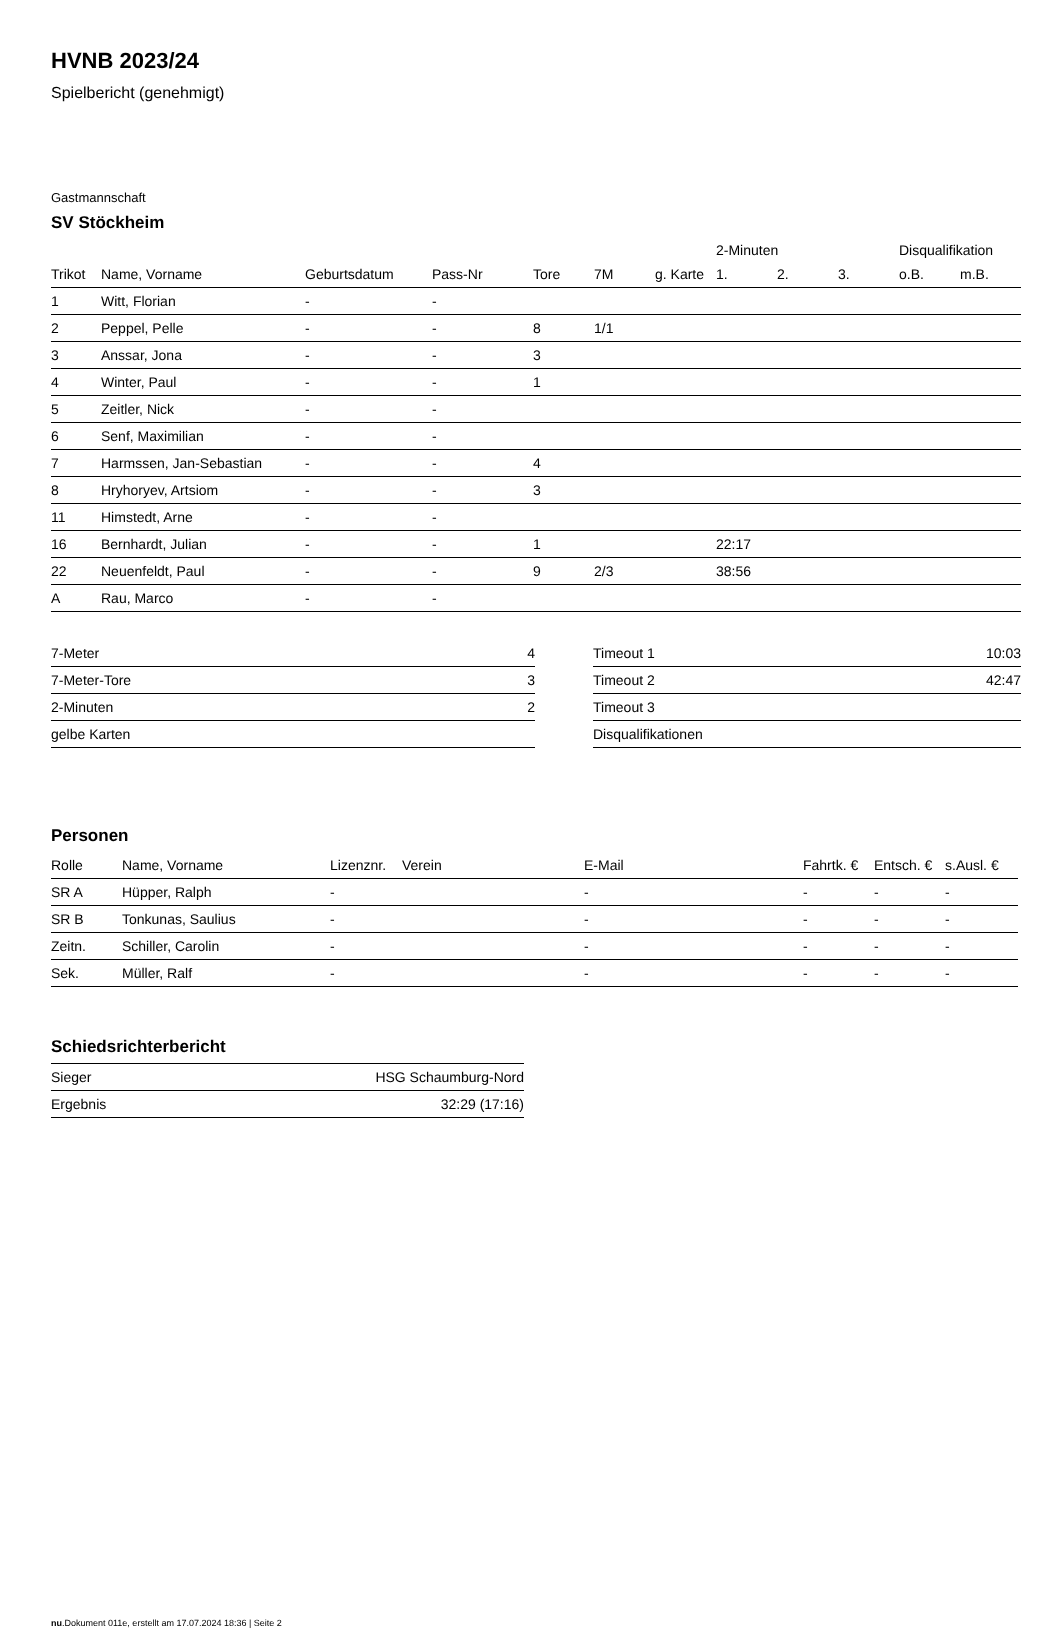HVNB 2023/24
Spielbericht (genehmigt)
Gastmannschaft
SV Stöckheim
| | | | | | | | 2-Minuten | | | Disqualifikation | |
| --- | --- | --- | --- | --- | --- | --- | --- | --- | --- | --- | --- |
| Trikot | Name, Vorname | Geburtsdatum | Pass-Nr | Tore | 7M | g. Karte | 1. | 2. | 3. | o.B. | m.B. |
| 1 | Witt, Florian | - | - | | | | | | | | |
| 2 | Peppel, Pelle | - | - | 8 | 1/1 | | | | | | |
| 3 | Anssar, Jona | - | - | 3 | | | | | | | |
| 4 | Winter, Paul | - | - | 1 | | | | | | | |
| 5 | Zeitler, Nick | - | - | | | | | | | | |
| 6 | Senf, Maximilian | - | - | | | | | | | | |
| 7 | Harmssen, Jan-Sebastian | - | - | 4 | | | | | | | |
| 8 | Hryhoryev, Artsiom | - | - | 3 | | | | | | | |
| 11 | Himstedt, Arne | - | - | | | | | | | | |
| 16 | Bernhardt, Julian | - | - | 1 | | | 22:17 | | | | |
| 22 | Neuenfeldt, Paul | - | - | 9 | 2/3 | | 38:56 | | | | |
| A | Rau, Marco | - | - | | | | | | | | |
| 7-Meter | 4 |
| 7-Meter-Tore | 3 |
| 2-Minuten | 2 |
| gelbe Karten | |
| Timeout 1 | 10:03 |
| Timeout 2 | 42:47 |
| Timeout 3 | |
| Disqualifikationen | |
Personen
| Rolle | Name, Vorname | Lizenznr. | Verein | E-Mail | Fahrtk. € | Entsch. € | s.Ausl. € |
| --- | --- | --- | --- | --- | --- | --- | --- |
| SR A | Hüpper, Ralph | - | | - | - | - | - |
| SR B | Tonkunas, Saulius | - | | - | - | - | - |
| Zeitn. | Schiller, Carolin | - | | - | - | - | - |
| Sek. | Müller, Ralf | - | | - | - | - | - |
Schiedsrichterbericht
| Sieger | HSG Schaumburg-Nord |
| Ergebnis | 32:29 (17:16) |
nu.Dokument 011e, erstellt am 17.07.2024 18:36 | Seite 2